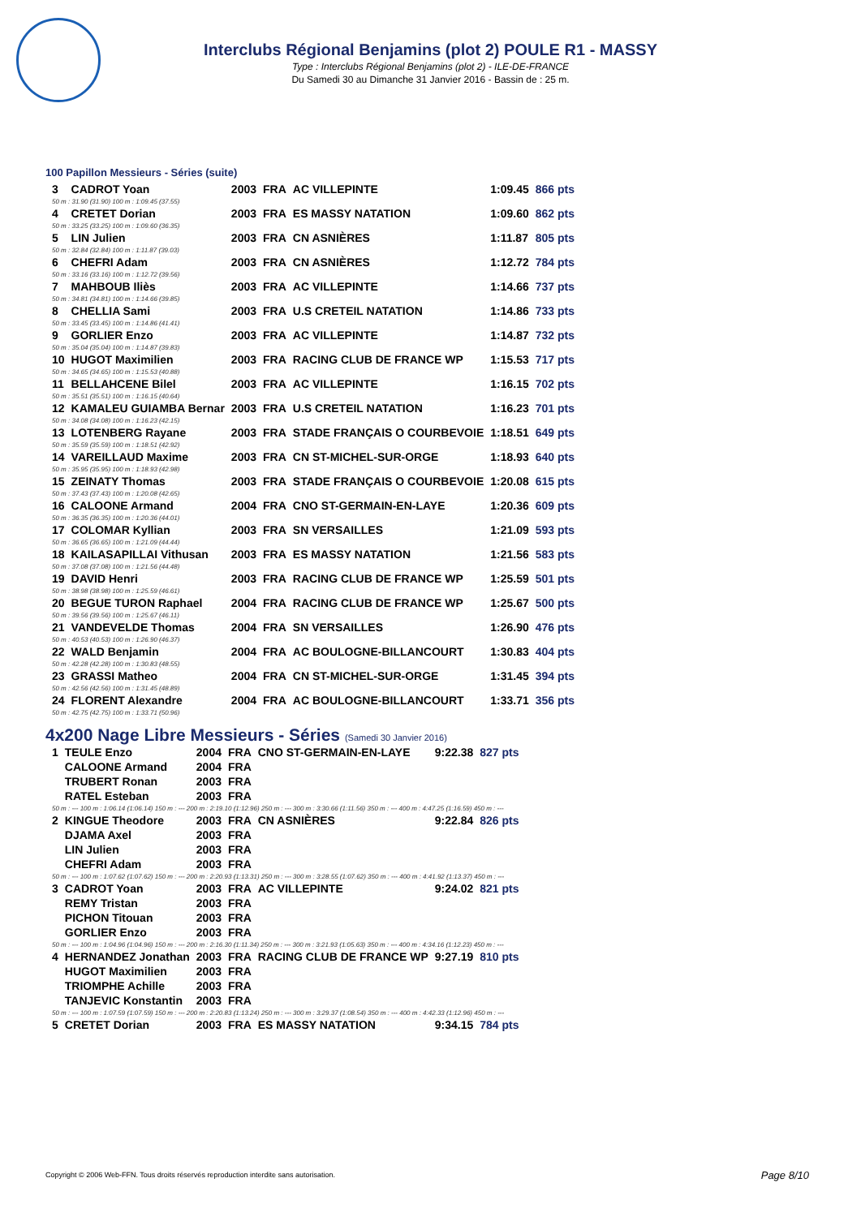Interclubs Régional Benjamins (plot 2) POULE R1 - MASSY
Type : Interclubs Régional Benjamins (plot 2) - ILE-DE-FRANCE
Du Samedi 30 au Dimanche 31 Janvier 2016 - Bassin de : 25 m.
100 Papillon Messieurs - Séries (suite)
| 3 | CADROT Yoan | 2003 | FRA | AC VILLEPINTE | 1:09.45 | 866 pts |
| 50 m : 31.90 (31.90) 100 m : 1:09.45 (37.55) | | | | | | |
| 4 | CRETET Dorian | 2003 | FRA | ES MASSY NATATION | 1:09.60 | 862 pts |
| 50 m : 33.25 (33.25) 100 m : 1:09.60 (36.35) | | | | | | |
| 5 | LIN Julien | 2003 | FRA | CN ASNIÈRES | 1:11.87 | 805 pts |
| 50 m : 32.84 (32.84) 100 m : 1:11.87 (39.03) | | | | | | |
| 6 | CHEFRI Adam | 2003 | FRA | CN ASNIÈRES | 1:12.72 | 784 pts |
| 50 m : 33.16 (33.16) 100 m : 1:12.72 (39.56) | | | | | | |
| 7 | MAHBOUB Iliès | 2003 | FRA | AC VILLEPINTE | 1:14.66 | 737 pts |
| 50 m : 34.81 (34.81) 100 m : 1:14.66 (39.85) | | | | | | |
| 8 | CHELLIA Sami | 2003 | FRA | U.S CRETEIL NATATION | 1:14.86 | 733 pts |
| 50 m : 33.45 (33.45) 100 m : 1:14.86 (41.41) | | | | | | |
| 9 | GORLIER Enzo | 2003 | FRA | AC VILLEPINTE | 1:14.87 | 732 pts |
| 50 m : 35.04 (35.04) 100 m : 1:14.87 (39.83) | | | | | | |
| 10 | HUGOT Maximilien | 2003 | FRA | RACING CLUB DE FRANCE WP | 1:15.53 | 717 pts |
| 50 m : 34.65 (34.65) 100 m : 1:15.53 (40.88) | | | | | | |
| 11 | BELLAHCENE Bilel | 2003 | FRA | AC VILLEPINTE | 1:16.15 | 702 pts |
| 50 m : 35.51 (35.51) 100 m : 1:16.15 (40.64) | | | | | | |
| 12 | KAMALEU GUIAMBA Bernar | 2003 | FRA | U.S CRETEIL NATATION | 1:16.23 | 701 pts |
| 50 m : 34.08 (34.08) 100 m : 1:16.23 (42.15) | | | | | | |
| 13 | LOTENBERG Rayane | 2003 | FRA | STADE FRANÇAIS O COURBEVOIE | 1:18.51 | 649 pts |
| 50 m : 35.59 (35.59) 100 m : 1:18.51 (42.92) | | | | | | |
| 14 | VAREILLAUD Maxime | 2003 | FRA | CN ST-MICHEL-SUR-ORGE | 1:18.93 | 640 pts |
| 50 m : 35.95 (35.95) 100 m : 1:18.93 (42.98) | | | | | | |
| 15 | ZEINATY Thomas | 2003 | FRA | STADE FRANÇAIS O COURBEVOIE | 1:20.08 | 615 pts |
| 50 m : 37.43 (37.43) 100 m : 1:20.08 (42.65) | | | | | | |
| 16 | CALOONE Armand | 2004 | FRA | CNO ST-GERMAIN-EN-LAYE | 1:20.36 | 609 pts |
| 50 m : 36.35 (36.35) 100 m : 1:20.36 (44.01) | | | | | | |
| 17 | COLOMAR Kyllian | 2003 | FRA | SN VERSAILLES | 1:21.09 | 593 pts |
| 50 m : 36.65 (36.65) 100 m : 1:21.09 (44.44) | | | | | | |
| 18 | KAILASAPILLAI Vithusan | 2003 | FRA | ES MASSY NATATION | 1:21.56 | 583 pts |
| 50 m : 37.08 (37.08) 100 m : 1:21.56 (44.48) | | | | | | |
| 19 | DAVID Henri | 2003 | FRA | RACING CLUB DE FRANCE WP | 1:25.59 | 501 pts |
| 50 m : 38.98 (38.98) 100 m : 1:25.59 (46.61) | | | | | | |
| 20 | BEGUE TURON Raphael | 2004 | FRA | RACING CLUB DE FRANCE WP | 1:25.67 | 500 pts |
| 50 m : 39.56 (39.56) 100 m : 1:25.67 (46.11) | | | | | | |
| 21 | VANDEVELDE Thomas | 2004 | FRA | SN VERSAILLES | 1:26.90 | 476 pts |
| 50 m : 40.53 (40.53) 100 m : 1:26.90 (46.37) | | | | | | |
| 22 | WALD Benjamin | 2004 | FRA | AC BOULOGNE-BILLANCOURT | 1:30.83 | 404 pts |
| 50 m : 42.28 (42.28) 100 m : 1:30.83 (48.55) | | | | | | |
| 23 | GRASSI Matheo | 2004 | FRA | CN ST-MICHEL-SUR-ORGE | 1:31.45 | 394 pts |
| 50 m : 42.56 (42.56) 100 m : 1:31.45 (48.89) | | | | | | |
| 24 | FLORENT Alexandre | 2004 | FRA | AC BOULOGNE-BILLANCOURT | 1:33.71 | 356 pts |
| 50 m : 42.75 (42.75) 100 m : 1:33.71 (50.96) | | | | | | |
4x200 Nage Libre Messieurs - Séries (Samedi 30 Janvier 2016)
| 1 | TEULE Enzo | 2004 | FRA | CNO ST-GERMAIN-EN-LAYE | 9:22.38 | 827 pts |
| | CALOONE Armand | 2004 | FRA | | | |
| | TRUBERT Ronan | 2003 | FRA | | | |
| | RATEL Esteban | 2003 | FRA | | | |
| 50 m : --- 100 m : 1:06.14 (1:06.14) 150 m : --- 200 m : 2:19.10 (1:12.96) 250 m : --- 300 m : 3:30.66 (1:11.56) 350 m : --- 400 m : 4:47.25 (1:16.59) 450 m : --- | | | | | | |
| 2 | KINGUE Theodore | 2003 | FRA | CN ASNIÈRES | 9:22.84 | 826 pts |
| | DJAMA Axel | 2003 | FRA | | | |
| | LIN Julien | 2003 | FRA | | | |
| | CHEFRI Adam | 2003 | FRA | | | |
| 50 m : --- 100 m : 1:07.62 (1:07.62) 150 m : --- 200 m : 2:20.93 (1:13.31) 250 m : --- 300 m : 3:28.55 (1:07.62) 350 m : --- 400 m : 4:41.92 (1:13.37) 450 m : --- | | | | | | |
| 3 | CADROT Yoan | 2003 | FRA | AC VILLEPINTE | 9:24.02 | 821 pts |
| | REMY Tristan | 2003 | FRA | | | |
| | PICHON Titouan | 2003 | FRA | | | |
| | GORLIER Enzo | 2003 | FRA | | | |
| 50 m : --- 100 m : 1:04.96 (1:04.96) 150 m : --- 200 m : 2:16.30 (1:11.34) 250 m : --- 300 m : 3:21.93 (1:05.63) 350 m : --- 400 m : 4:34.16 (1:12.23) 450 m : --- | | | | | | |
| 4 | HERNANDEZ Jonathan | 2003 | FRA | RACING CLUB DE FRANCE WP | 9:27.19 | 810 pts |
| | HUGOT Maximilien | 2003 | FRA | | | |
| | TRIOMPHE Achille | 2003 | FRA | | | |
| | TANJEVIC Konstantin | 2003 | FRA | | | |
| 50 m : --- 100 m : 1:07.59 (1:07.59) 150 m : --- 200 m : 2:20.83 (1:13.24) 250 m : --- 300 m : 3:29.37 (1:08.54) 350 m : --- 400 m : 4:42.33 (1:12.96) 450 m : --- | | | | | | |
| 5 | CRETET Dorian | 2003 | FRA | ES MASSY NATATION | 9:34.15 | 784 pts |
Copyright © 2006 Web-FFN. Tous droits réservés reproduction interdite sans autorisation.
Page 8/10